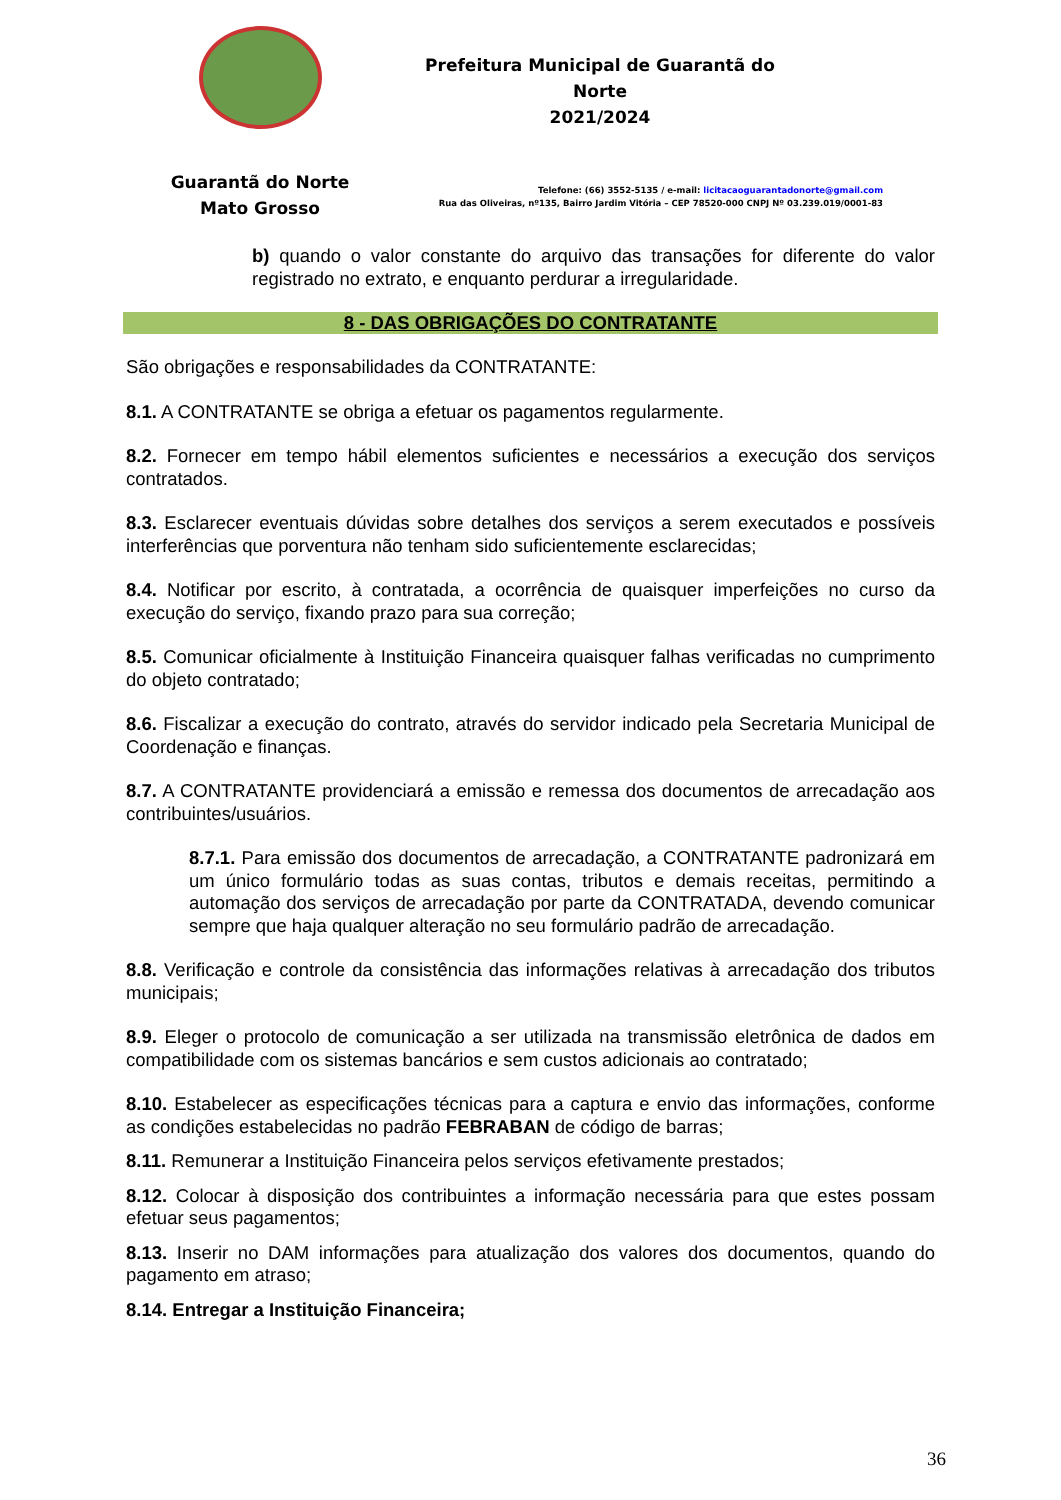Guarantã do Norte
Mato Grosso
Prefeitura Municipal de Guarantã do Norte
2021/2024
Telefone: (66) 3552-5135 / e-mail: licitacaoguarantadonorte@gmail.com
Rua das Oliveiras, nº135, Bairro Jardim Vitória – CEP 78520-000 CNPJ Nº 03.239.019/0001-83
b) quando o valor constante do arquivo das transações for diferente do valor registrado no extrato, e enquanto perdurar a irregularidade.
8 - DAS OBRIGAÇÕES DO CONTRATANTE
São obrigações e responsabilidades da CONTRATANTE:
8.1. A CONTRATANTE se obriga a efetuar os pagamentos regularmente.
8.2. Fornecer em tempo hábil elementos suficientes e necessários a execução dos serviços contratados.
8.3. Esclarecer eventuais dúvidas sobre detalhes dos serviços a serem executados e possíveis interferências que porventura não tenham sido suficientemente esclarecidas;
8.4. Notificar por escrito, à contratada, a ocorrência de quaisquer imperfeições no curso da execução do serviço, fixando prazo para sua correção;
8.5. Comunicar oficialmente à Instituição Financeira quaisquer falhas verificadas no cumprimento do objeto contratado;
8.6. Fiscalizar a execução do contrato, através do servidor indicado pela Secretaria Municipal de Coordenação e finanças.
8.7. A CONTRATANTE providenciará a emissão e remessa dos documentos de arrecadação aos contribuintes/usuários.
8.7.1. Para emissão dos documentos de arrecadação, a CONTRATANTE padronizará em um único formulário todas as suas contas, tributos e demais receitas, permitindo a automação dos serviços de arrecadação por parte da CONTRATADA, devendo comunicar sempre que haja qualquer alteração no seu formulário padrão de arrecadação.
8.8. Verificação e controle da consistência das informações relativas à arrecadação dos tributos municipais;
8.9. Eleger o protocolo de comunicação a ser utilizada na transmissão eletrônica de dados em compatibilidade com os sistemas bancários e sem custos adicionais ao contratado;
8.10. Estabelecer as especificações técnicas para a captura e envio das informações, conforme as condições estabelecidas no padrão FEBRABAN de código de barras;
8.11. Remunerar a Instituição Financeira pelos serviços efetivamente prestados;
8.12. Colocar à disposição dos contribuintes a informação necessária para que estes possam efetuar seus pagamentos;
8.13. Inserir no DAM informações para atualização dos valores dos documentos, quando do pagamento em atraso;
8.14. Entregar a Instituição Financeira;
36